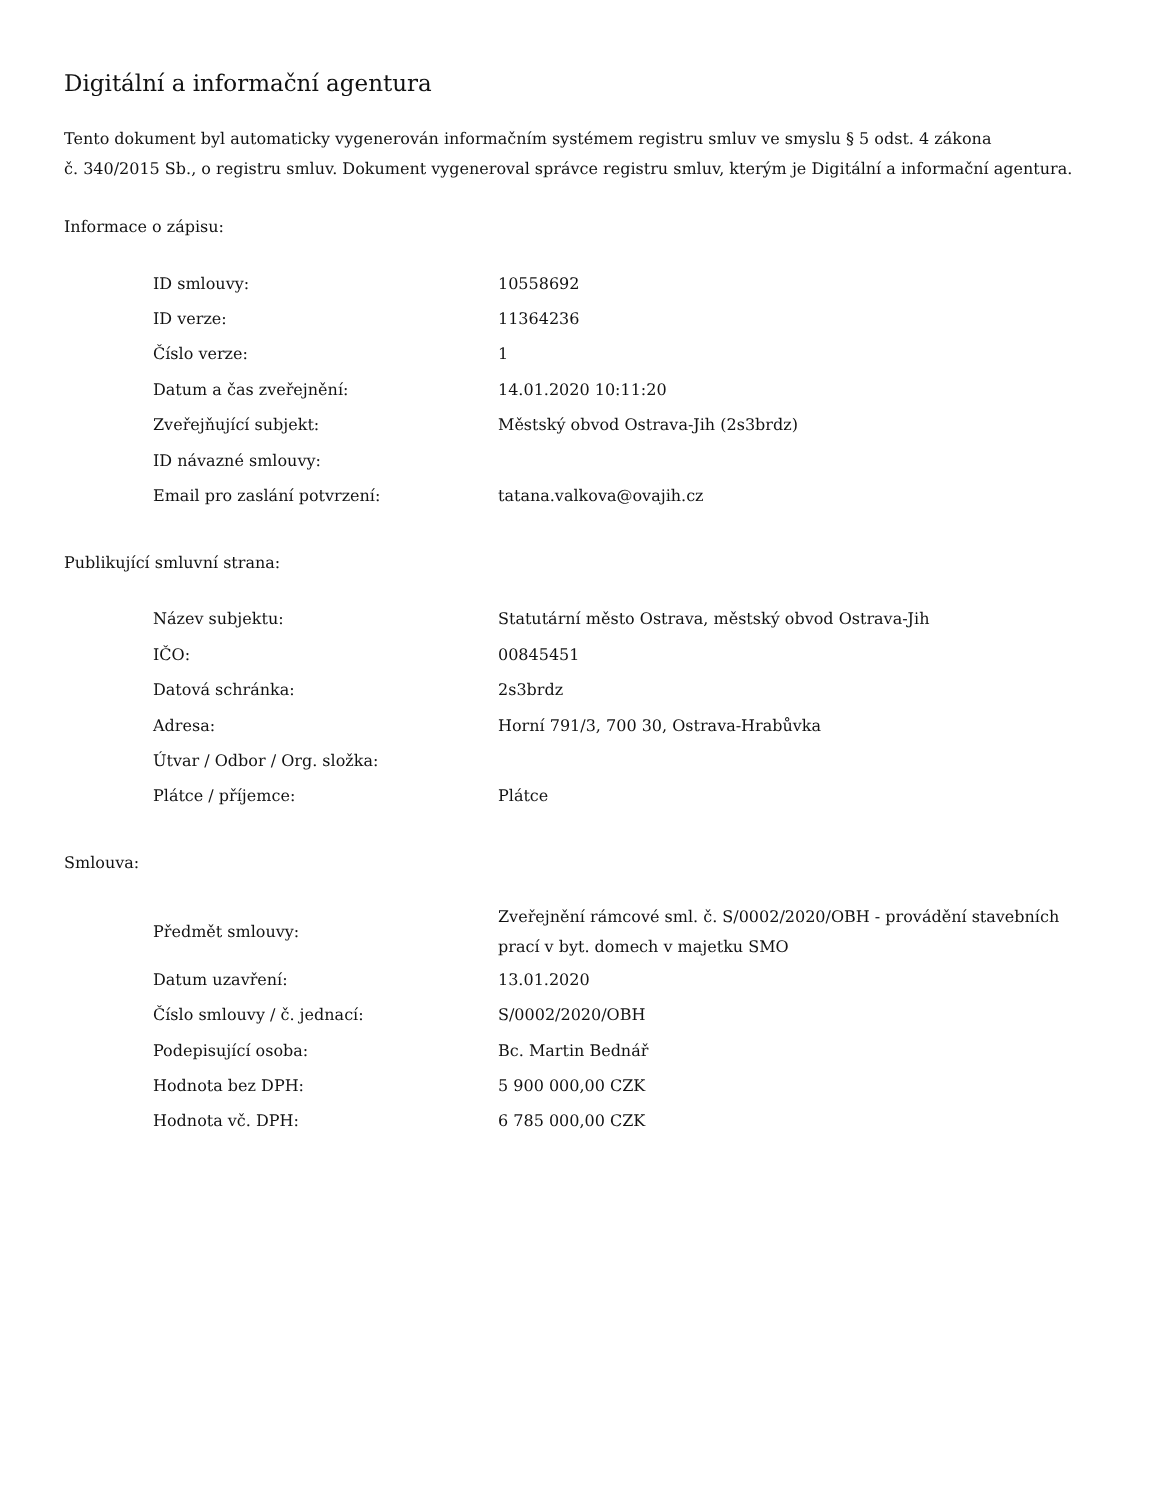Digitální a informační agentura
Tento dokument byl automaticky vygenerován informačním systémem registru smluv ve smyslu § 5 odst. 4 zákona
č. 340/2015 Sb., o registru smluv. Dokument vygeneroval správce registru smluv, kterým je Digitální a informační agentura.
Informace o zápisu:
| ID smlouvy: | 10558692 |
| ID verze: | 11364236 |
| Číslo verze: | 1 |
| Datum a čas zveřejnění: | 14.01.2020 10:11:20 |
| Zveřejňující subjekt: | Městský obvod Ostrava-Jih (2s3brdz) |
| ID návazné smlouvy: | |
| Email pro zaslání potvrzení: | tatana.valkova@ovajih.cz |
Publikující smluvní strana:
| Název subjektu: | Statutární město Ostrava, městský obvod Ostrava-Jih |
| IČO: | 00845451 |
| Datová schránka: | 2s3brdz |
| Adresa: | Horní 791/3, 700 30, Ostrava-Hrabůvka |
| Útvar / Odbor / Org. složka: | |
| Plátce / příjemce: | Plátce |
Smlouva:
| Předmět smlouvy: | Zveřejnění rámcové sml. č. S/0002/2020/OBH - provádění stavebních prací v byt. domech v majetku SMO |
| Datum uzavření: | 13.01.2020 |
| Číslo smlouvy / č. jednací: | S/0002/2020/OBH |
| Podepisující osoba: | Bc. Martin Bednář |
| Hodnota bez DPH: | 5 900 000,00 CZK |
| Hodnota vč. DPH: | 6 785 000,00 CZK |